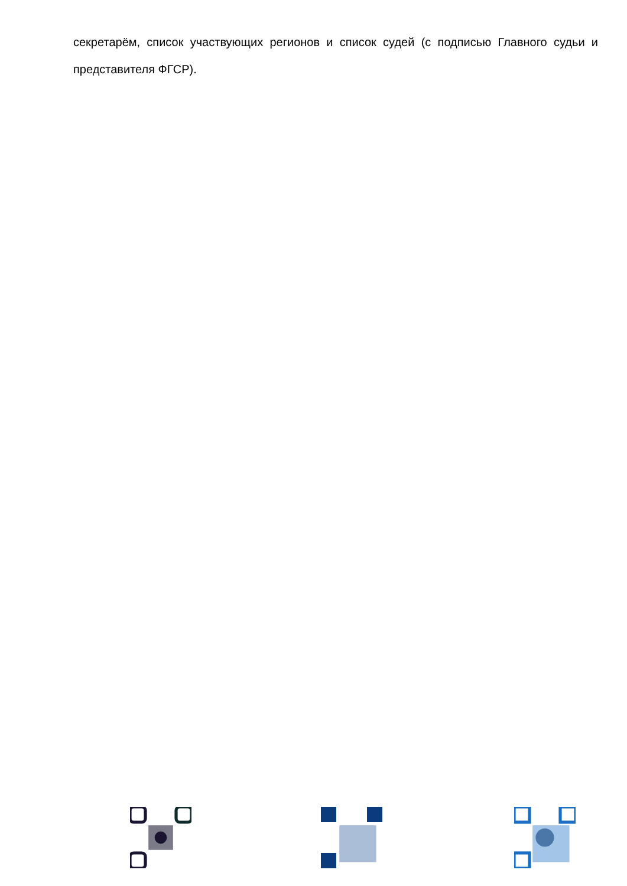секретарём, список участвующих регионов и список судей (с подписью Главного судьи и представителя ФГСР).